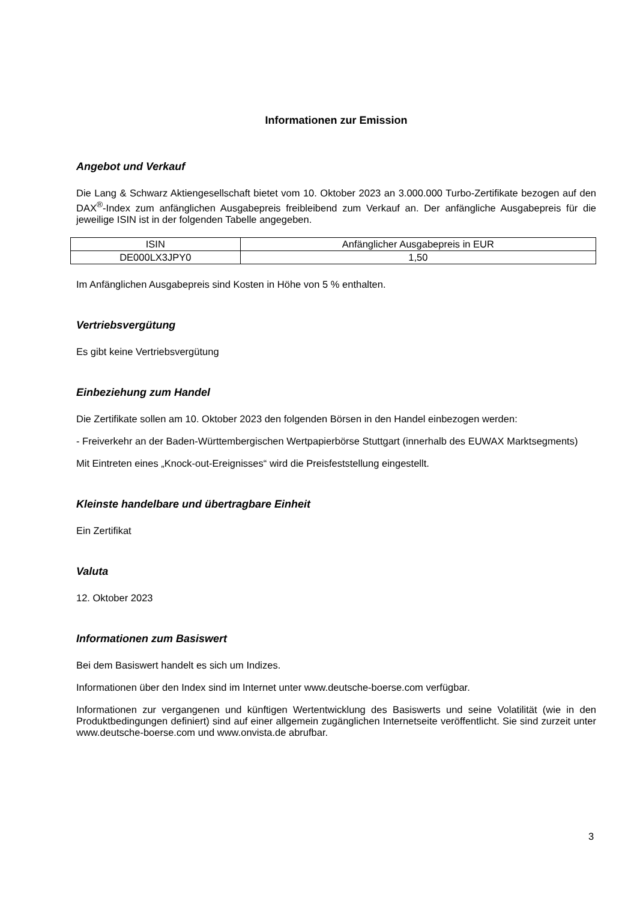Informationen zur Emission
Angebot und Verkauf
Die Lang & Schwarz Aktiengesellschaft bietet vom 10. Oktober 2023 an 3.000.000 Turbo-Zertifikate bezogen auf den DAX<sup>®</sup>-Index zum anfänglichen Ausgabepreis freibleibend zum Verkauf an. Der anfängliche Ausgabepreis für die jeweilige ISIN ist in der folgenden Tabelle angegeben.
| ISIN | Anfänglicher Ausgabepreis in EUR |
| --- | --- |
| DE000LX3JPY0 | 1,50 |
Im Anfänglichen Ausgabepreis sind Kosten in Höhe von 5 % enthalten.
Vertriebsvergütung
Es gibt keine Vertriebsvergütung
Einbeziehung zum Handel
Die Zertifikate sollen am 10. Oktober 2023 den folgenden Börsen in den Handel einbezogen werden:
- Freiverkehr an der Baden-Württembergischen Wertpapierbörse Stuttgart (innerhalb des EUWAX Marktsegments)
Mit Eintreten eines „Knock-out-Ereignisses“ wird die Preisfeststellung eingestellt.
Kleinste handelbare und übertragbare Einheit
Ein Zertifikat
Valuta
12. Oktober 2023
Informationen zum Basiswert
Bei dem Basiswert handelt es sich um Indizes.
Informationen über den Index sind im Internet unter www.deutsche-boerse.com verfügbar.
Informationen zur vergangenen und künftigen Wertentwicklung des Basiswerts und seine Volatilität (wie in den Produktbedingungen definiert) sind auf einer allgemein zugänglichen Internetseite veröffentlicht. Sie sind zurzeit unter www.deutsche-boerse.com und www.onvista.de abrufbar.
3